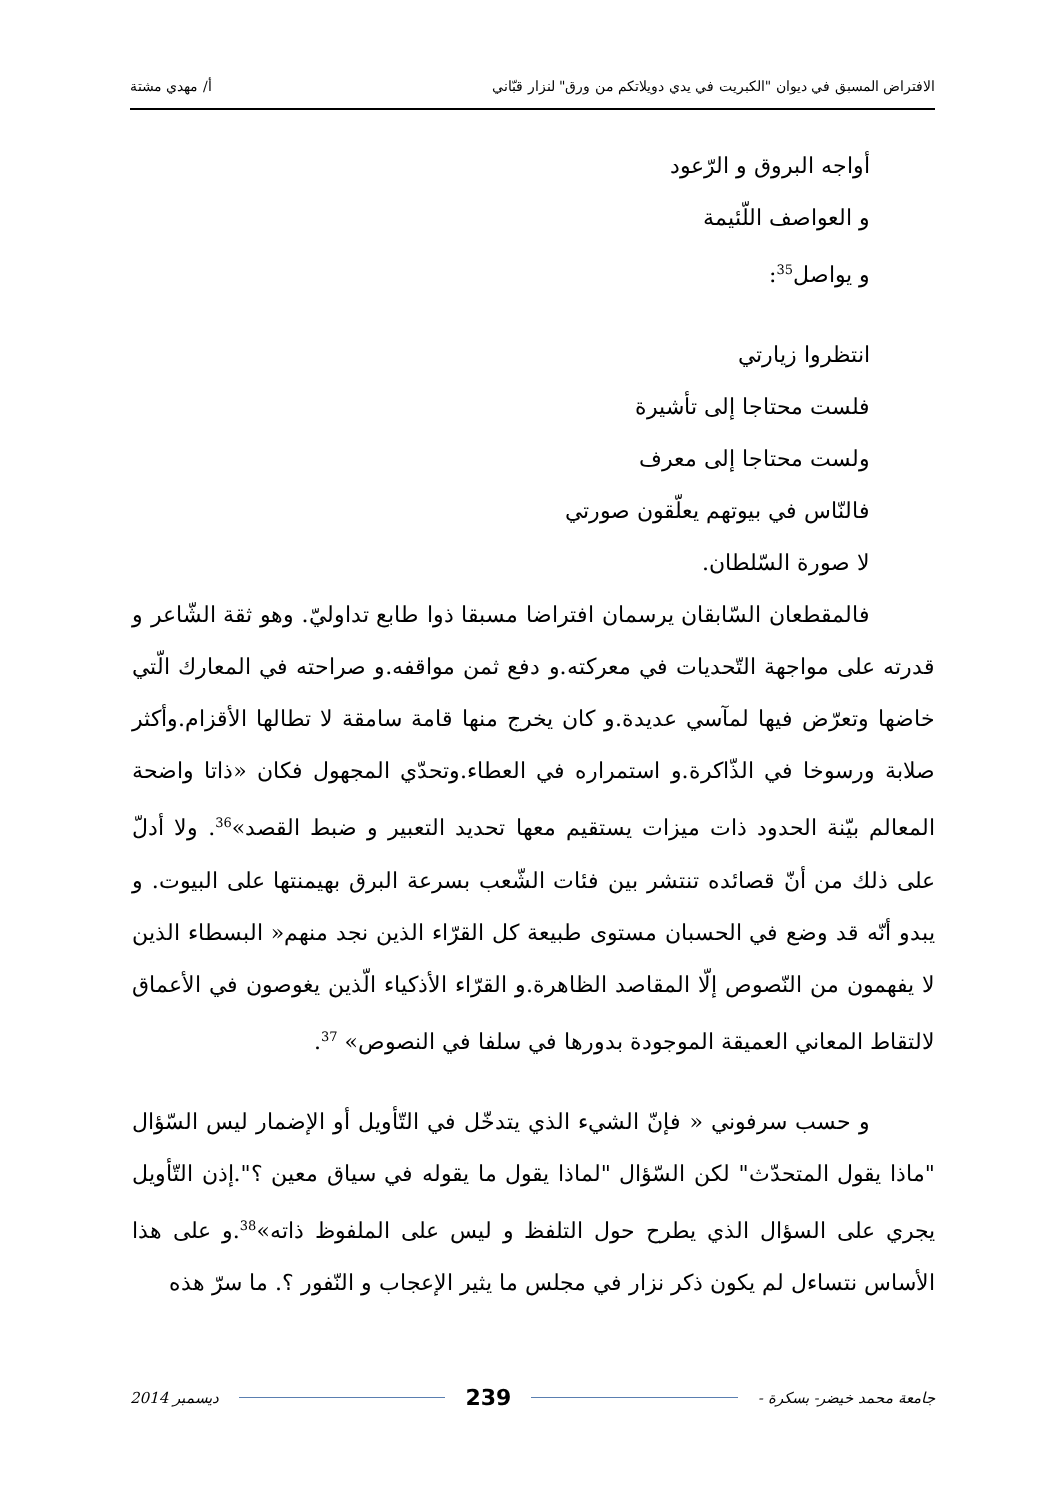الافتراض المسبق في ديوان "الكبريت في يدي دويلاتكم من ورق" لنزار قبّاني أ/ مهدي مشتة
أواجه البروق و الرّعود
و العواصف اللّئيمة
و يواصل<sup>35</sup>:
انتظروا زيارتي
فلست محتاجا إلى تأشيرة
ولست محتاجا إلى معرف
فالنّاس في بيوتهم يعلّقون صورتي
لا صورة السّلطان.
فالمقطعان السّابقان يرسمان افتراضا مسبقا ذوا طابع تداوليّ. وهو ثقة الشّاعر و قدرته على مواجهة التّحديات في معركته.و دفع ثمن مواقفه.و صراحته في المعارك الّتي خاضها وتعرّض فيها لمآسي عديدة.و كان يخرج منها قامة سامقة لا تطالها الأقزام.وأكثر صلابة ورسوخا في الذّاكرة.و استمراره في العطاء.وتحدّي المجهول فكان «ذاتا واضحة المعالم بيّنة الحدود ذات ميزات يستقيم معها تحديد التعبير و ضبط القصد»<sup>36</sup>. ولا أدلّ على ذلك من أنّ قصائده تنتشر بين فئات الشّعب بسرعة البرق بهيمنتها على البيوت. و يبدو أنّه قد وضع في الحسبان مستوى طبيعة كل القرّاء الذين نجد منهم« البسطاء الذين لا يفهمون من النّصوص إلّا المقاصد الظاهرة.و القرّاء الأذكياء الّذين يغوصون في الأعماق لالتقاط المعاني العميقة الموجودة بدورها في سلفا في النصوص» <sup>37</sup>.
و حسب سرفوني « فإنّ الشيء الذي يتدخّل في التّأويل أو الإضمار ليس السّؤال "ماذا يقول المتحدّث" لكن السّؤال "لماذا يقول ما يقوله في سياق معين ؟".إذن التّأويل يجري على السؤال الذي يطرح حول التلفظ و ليس على الملفوظ ذاته»<sup>38</sup>.و على هذا الأساس نتساءل لم يكون ذكر نزار في مجلس ما يثير الإعجاب و النّفور ؟. ما سرّ هذه
جامعة محمد خيضر- بسكرة - 239 ديسمبر 2014